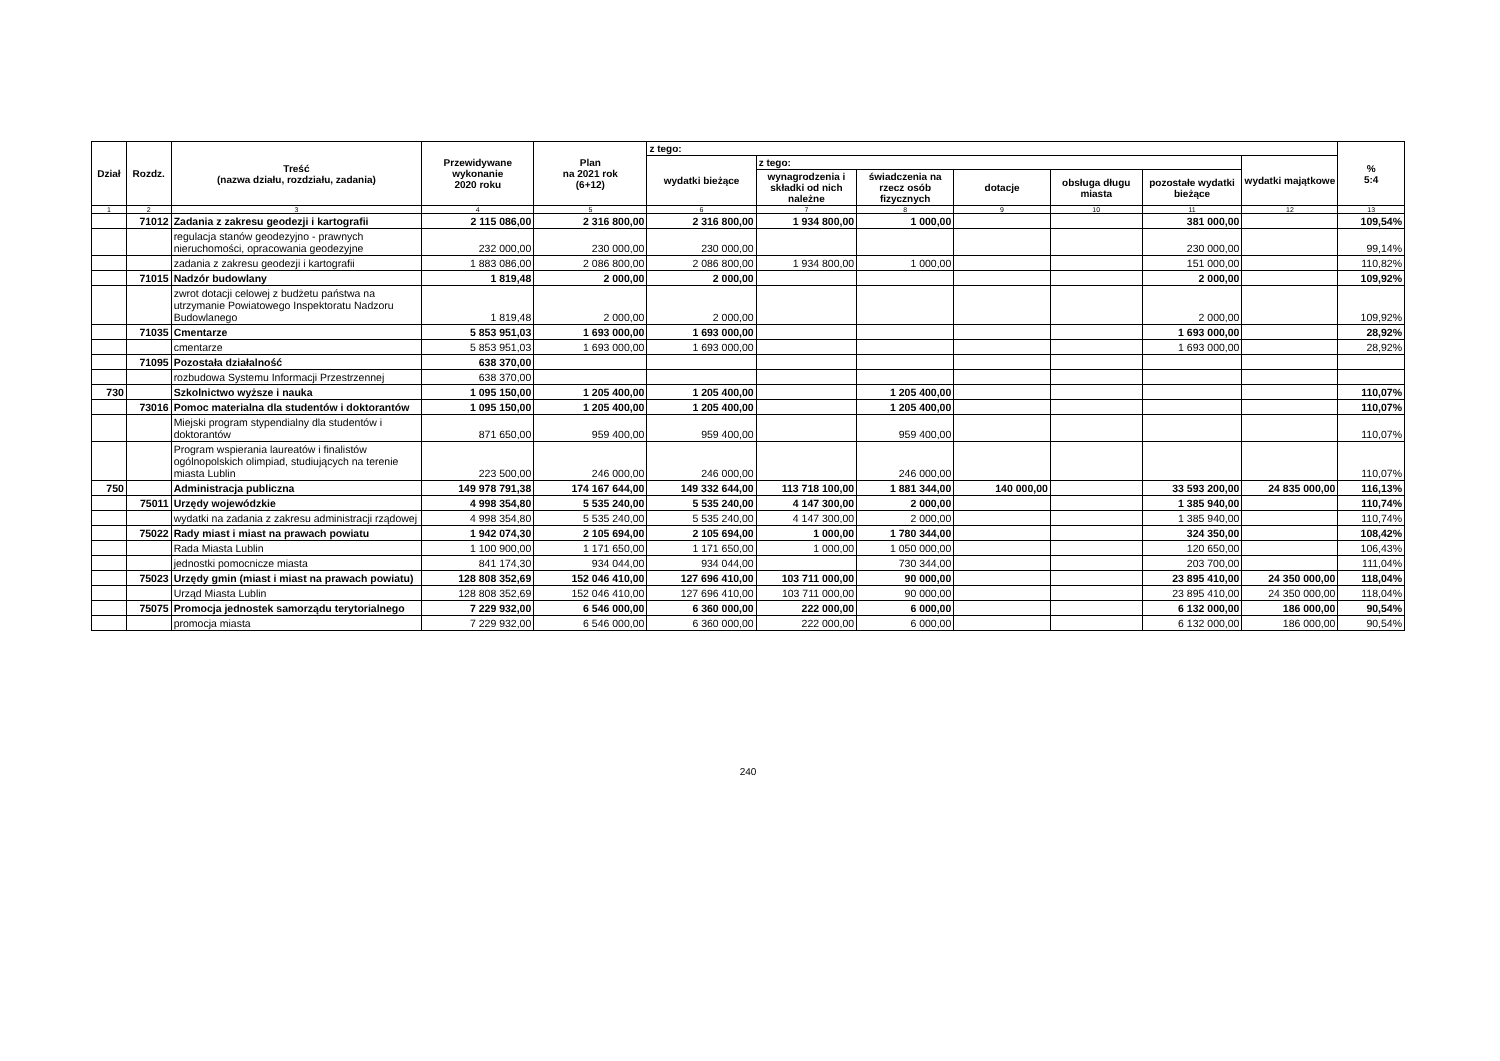| Dział | Rozdz. | Treść (nazwa działu, rozdziału, zadania) | Przewidywane wykonanie 2020 roku | Plan na 2021 rok (6+12) | z tego: | | | | | | | % 5:4 |
| --- | --- | --- | --- | --- | --- | --- | --- | --- | --- | --- | --- | --- |
| | | | | | wydatki bieżące | z tego: | | | | | wydatki majątkowe | |
| | | | | | | wynagrodzenia i składki od nich należne | świadczenia na rzecz osób fizycznych | dotacje | obsługa długu miasta | pozostałe wydatki bieżące | | |
| 1 | 2 | 3 | 4 | 5 | 6 | 7 | 8 | 9 | 10 | 11 | 12 | 13 |
| | 71012 | Zadania z zakresu geodezji i kartografii | 2 115 086,00 | 2 316 800,00 | 2 316 800,00 | 1 934 800,00 | 1 000,00 | | | 381 000,00 | | 109,54% |
| | | regulacja stanów geodezyjno - prawnych nieruchomości, opracowania geodezyjne | 232 000,00 | 230 000,00 | 230 000,00 | | | | | 230 000,00 | | 99,14% |
| | | zadania z zakresu geodezji i kartografii | 1 883 086,00 | 2 086 800,00 | 2 086 800,00 | 1 934 800,00 | 1 000,00 | | | 151 000,00 | | 110,82% |
| | 71015 | Nadzór budowlany | 1 819,48 | 2 000,00 | 2 000,00 | | | | | 2 000,00 | | 109,92% |
| | | zwrot dotacji celowej z budżetu państwa na utrzymanie Powiatowego Inspektoratu Nadzoru Budowlanego | 1 819,48 | 2 000,00 | 2 000,00 | | | | | 2 000,00 | | 109,92% |
| | 71035 | Cmentarze | 5 853 951,03 | 1 693 000,00 | 1 693 000,00 | | | | | 1 693 000,00 | | 28,92% |
| | | cmentarze | 5 853 951,03 | 1 693 000,00 | 1 693 000,00 | | | | | 1 693 000,00 | | 28,92% |
| | 71095 | Pozostała działalność | 638 370,00 | | | | | | | | | |
| | | rozbudowa Systemu Informacji Przestrzennej | 638 370,00 | | | | | | | | | |
| 730 | | Szkolnictwo wyższe i nauka | 1 095 150,00 | 1 205 400,00 | 1 205 400,00 | | 1 205 400,00 | | | | | 110,07% |
| | 73016 | Pomoc materialna dla studentów i doktorantów | 1 095 150,00 | 1 205 400,00 | 1 205 400,00 | | 1 205 400,00 | | | | | 110,07% |
| | | Miejski program stypendialny dla studentów i doktorantów | 871 650,00 | 959 400,00 | 959 400,00 | | 959 400,00 | | | | | 110,07% |
| | | Program wspierania laureatów i finalistów ogólnopolskich olimpiad, studiujących na terenie miasta Lublin | 223 500,00 | 246 000,00 | 246 000,00 | | 246 000,00 | | | | | 110,07% |
| 750 | | Administracja publiczna | 149 978 791,38 | 174 167 644,00 | 149 332 644,00 | 113 718 100,00 | 1 881 344,00 | 140 000,00 | | 33 593 200,00 | 24 835 000,00 | 116,13% |
| | 75011 | Urzędy wojewódzkie | 4 998 354,80 | 5 535 240,00 | 5 535 240,00 | 4 147 300,00 | 2 000,00 | | | 1 385 940,00 | | 110,74% |
| | | wydatki na zadania z zakresu administracji rządowej | 4 998 354,80 | 5 535 240,00 | 5 535 240,00 | 4 147 300,00 | 2 000,00 | | | 1 385 940,00 | | 110,74% |
| | 75022 | Rady miast i miast na prawach powiatu | 1 942 074,30 | 2 105 694,00 | 2 105 694,00 | 1 000,00 | 1 780 344,00 | | | 324 350,00 | | 108,42% |
| | | Rada Miasta Lublin | 1 100 900,00 | 1 171 650,00 | 1 171 650,00 | 1 000,00 | 1 050 000,00 | | | 120 650,00 | | 106,43% |
| | | jednostki pomocnicze miasta | 841 174,30 | 934 044,00 | 934 044,00 | | 730 344,00 | | | 203 700,00 | | 111,04% |
| | 75023 | Urzędy gmin (miast i miast na prawach powiatu) | 128 808 352,69 | 152 046 410,00 | 127 696 410,00 | 103 711 000,00 | 90 000,00 | | | 23 895 410,00 | 24 350 000,00 | 118,04% |
| | | Urząd Miasta Lublin | 128 808 352,69 | 152 046 410,00 | 127 696 410,00 | 103 711 000,00 | 90 000,00 | | | 23 895 410,00 | 24 350 000,00 | 118,04% |
| | 75075 | Promocja jednostek samorządu terytorialnego | 7 229 932,00 | 6 546 000,00 | 6 360 000,00 | 222 000,00 | 6 000,00 | | | 6 132 000,00 | 186 000,00 | 90,54% |
| | | promocja miasta | 7 229 932,00 | 6 546 000,00 | 6 360 000,00 | 222 000,00 | 6 000,00 | | | 6 132 000,00 | 186 000,00 | 90,54% |
240